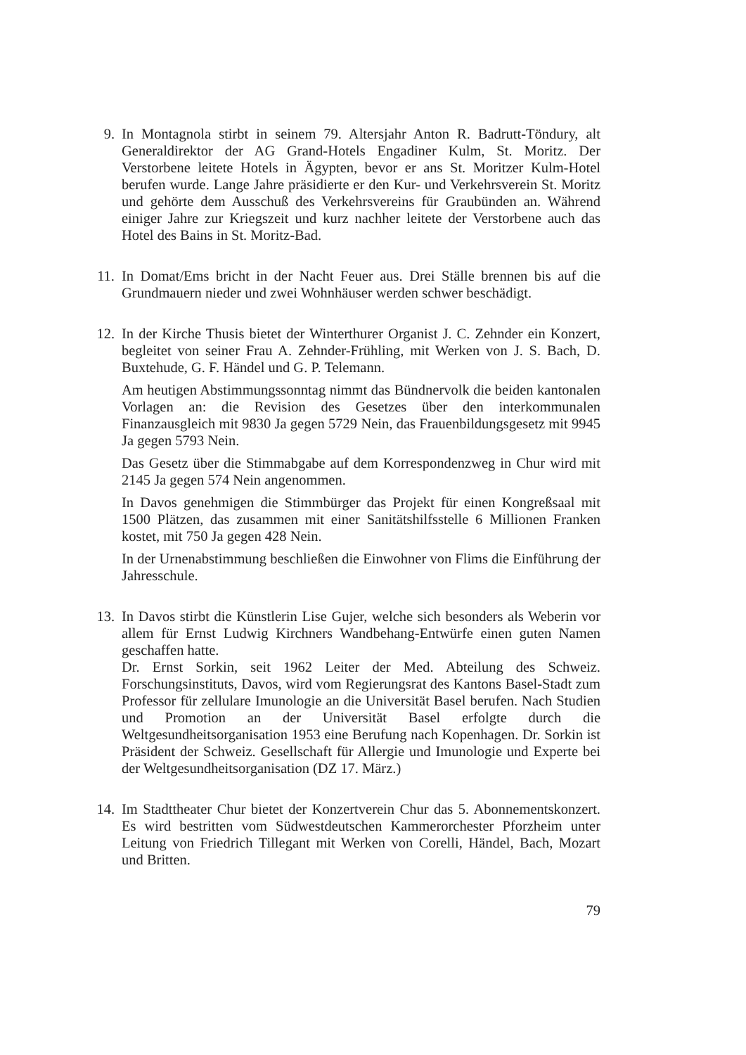9. In Montagnola stirbt in seinem 79. Altersjahr Anton R. Badrutt-Töndury, alt Generaldirektor der AG Grand-Hotels Engadiner Kulm, St. Moritz. Der Verstorbene leitete Hotels in Ägypten, bevor er ans St. Moritzer Kulm-Hotel berufen wurde. Lange Jahre präsidierte er den Kur- und Verkehrsverein St. Moritz und gehörte dem Ausschuß des Verkehrsvereins für Graubünden an. Während einiger Jahre zur Kriegszeit und kurz nachher leitete der Verstorbene auch das Hotel des Bains in St. Moritz-Bad.
11.
In Domat/Ems bricht in der Nacht Feuer aus. Drei Ställe brennen bis auf die Grundmauern nieder und zwei Wohnhäuser werden schwer beschädigt.
12.
In der Kirche Thusis bietet der Winterthurer Organist J. C. Zehnder ein Konzert, begleitet von seiner Frau A. Zehnder-Frühling, mit Werken von J. S. Bach, D. Buxtehude, G. F. Händel und G. P. Telemann.
Am heutigen Abstimmungssonntag nimmt das Bündnervolk die beiden kantonalen Vorlagen an: die Revision des Gesetzes über den interkommunalen Finanzausgleich mit 9830 Ja gegen 5729 Nein, das Frauenbildungsgesetz mit 9945 Ja gegen 5793 Nein.
Das Gesetz über die Stimmabgabe auf dem Korrespondenzweg in Chur wird mit 2145 Ja gegen 574 Nein angenommen.
In Davos genehmigen die Stimmbürger das Projekt für einen Kongreßsaal mit 1500 Plätzen, das zusammen mit einer Sanitätshilfsstelle 6 Millionen Franken kostet, mit 750 Ja gegen 428 Nein.
In der Urnenabstimmung beschließen die Einwohner von Flims die Einführung der Jahresschule.
13.
In Davos stirbt die Künstlerin Lise Gujer, welche sich besonders als Weberin vor allem für Ernst Ludwig Kirchners Wandbehang-Entwürfe einen guten Namen geschaffen hatte.
Dr. Ernst Sorkin, seit 1962 Leiter der Med. Abteilung des Schweiz. Forschungsinstituts, Davos, wird vom Regierungsrat des Kantons Basel-Stadt zum Professor für zellulare Imunologie an die Universität Basel berufen. Nach Studien und Promotion an der Universität Basel erfolgte durch die Weltgesundheitsorganisation 1953 eine Berufung nach Kopenhagen. Dr. Sorkin ist Präsident der Schweiz. Gesellschaft für Allergie und Imunologie und Experte bei der Weltgesundheitsorganisation (DZ 17. März.)
14.
Im Stadttheater Chur bietet der Konzertverein Chur das 5. Abonnementskonzert. Es wird bestritten vom Südwestdeutschen Kammerorchester Pforzheim unter Leitung von Friedrich Tillegant mit Werken von Corelli, Händel, Bach, Mozart und Britten.
79